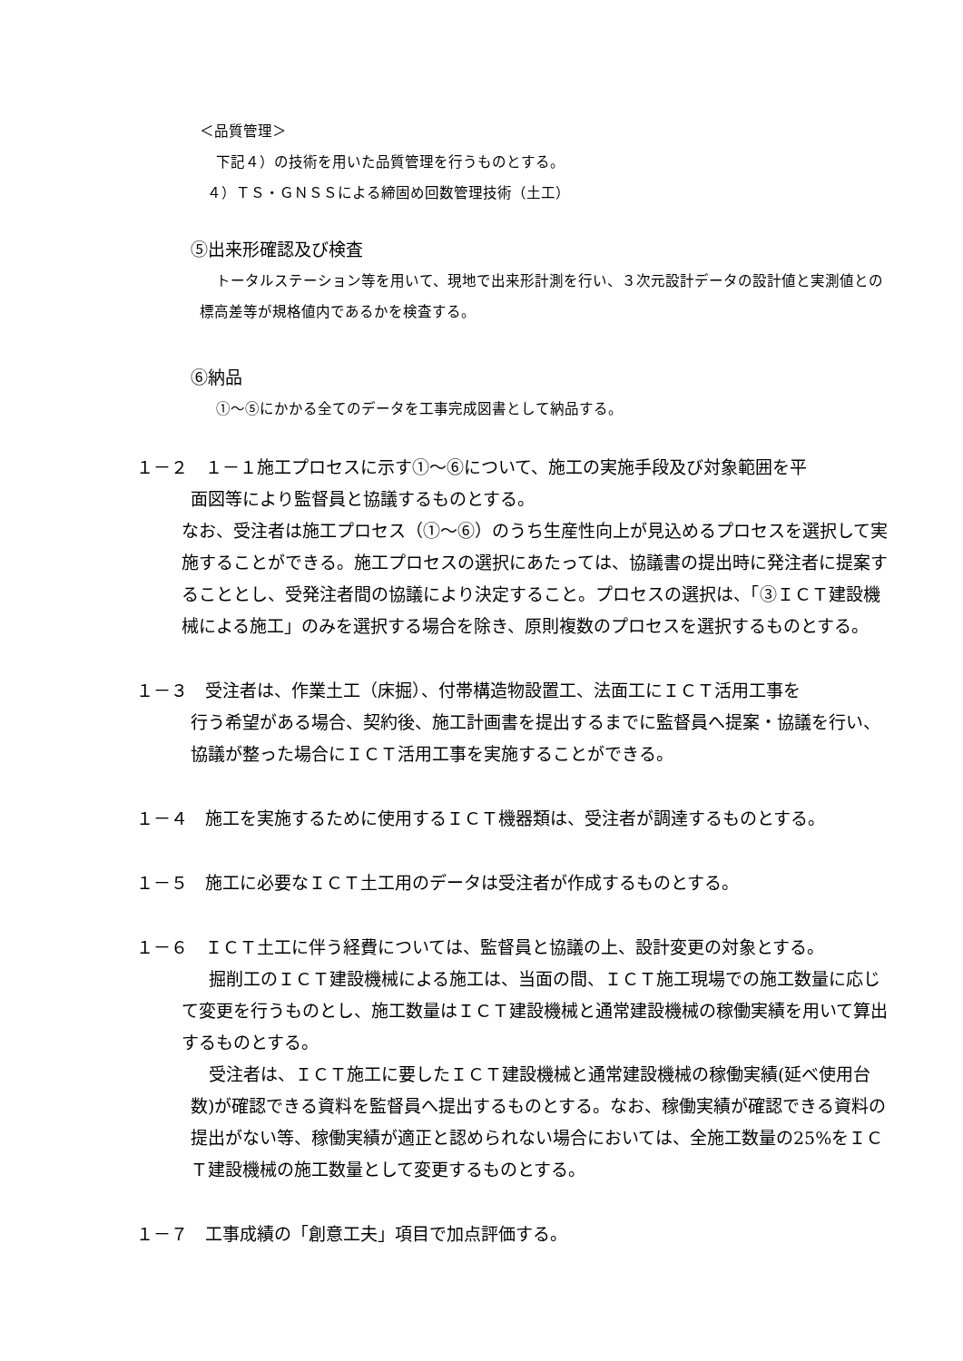＜品質管理＞
下記４）の技術を用いた品質管理を行うものとする。
４）ＴＳ・ＧＮＳＳによる締固め回数管理技術（土工）
⑤出来形確認及び検査
トータルステーション等を用いて、現地で出来形計測を行い、３次元設計データの設計値と実測値との標高差等が規格値内であるかを検査する。
⑥納品
①～⑤にかかる全てのデータを工事完成図書として納品する。
１－２　１－１施工プロセスに示す①～⑥について、施工の実施手段及び対象範囲を平
面図等により監督員と協議するものとする。
なお、受注者は施工プロセス（①～⑥）のうち生産性向上が見込めるプロセスを選択して実施することができる。施工プロセスの選択にあたっては、協議書の提出時に発注者に提案することとし、受発注者間の協議により決定すること。プロセスの選択は、「③ＩＣＴ建設機械による施工」のみを選択する場合を除き、原則複数のプロセスを選択するものとする。
１－３　受注者は、作業土工（床掘）、付帯構造物設置工、法面工にＩＣＴ活用工事を
行う希望がある場合、契約後、施工計画書を提出するまでに監督員へ提案・協議を行い、協議が整った場合にＩＣＴ活用工事を実施することができる。
１－４　施工を実施するために使用するＩＣＴ機器類は、受注者が調達するものとする。
１－５　施工に必要なＩＣＴ土工用のデータは受注者が作成するものとする。
１－６　ＩＣＴ土工に伴う経費については、監督員と協議の上、設計変更の対象とする。
掘削工のＩＣＴ建設機械による施工は、当面の間、ＩＣＴ施工現場での施工数量に応じて変更を行うものとし、施工数量はＩＣＴ建設機械と通常建設機械の稼働実績を用いて算出するものとする。
受注者は、ＩＣＴ施工に要したＩＣＴ建設機械と通常建設機械の稼働実績(延べ使用台数)が確認できる資料を監督員へ提出するものとする。なお、稼働実績が確認できる資料の提出がない等、稼働実績が適正と認められない場合においては、全施工数量の25%をＩＣＴ建設機械の施工数量として変更するものとする。
１－７　工事成績の「創意工夫」項目で加点評価する。